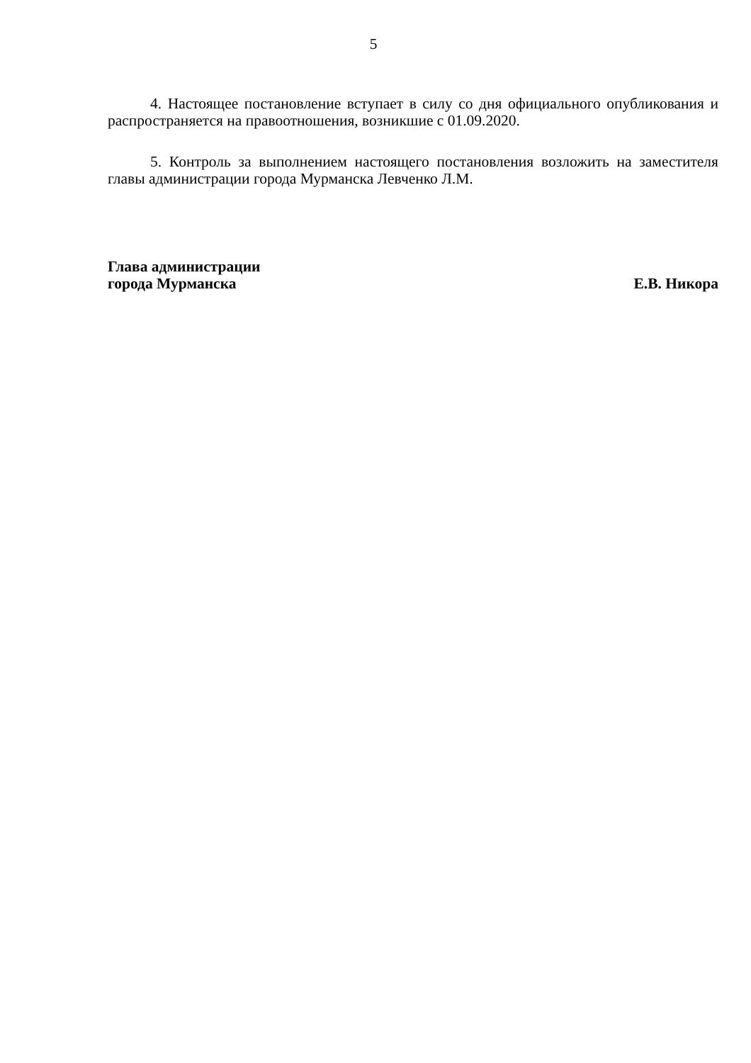5
4. Настоящее постановление вступает в силу со дня официального опубликования и распространяется на правоотношения, возникшие с 01.09.2020.
5. Контроль за выполнением настоящего постановления возложить на заместителя главы администрации города Мурманска Левченко Л.М.
Глава администрации
города Мурманска
Е.В. Никора